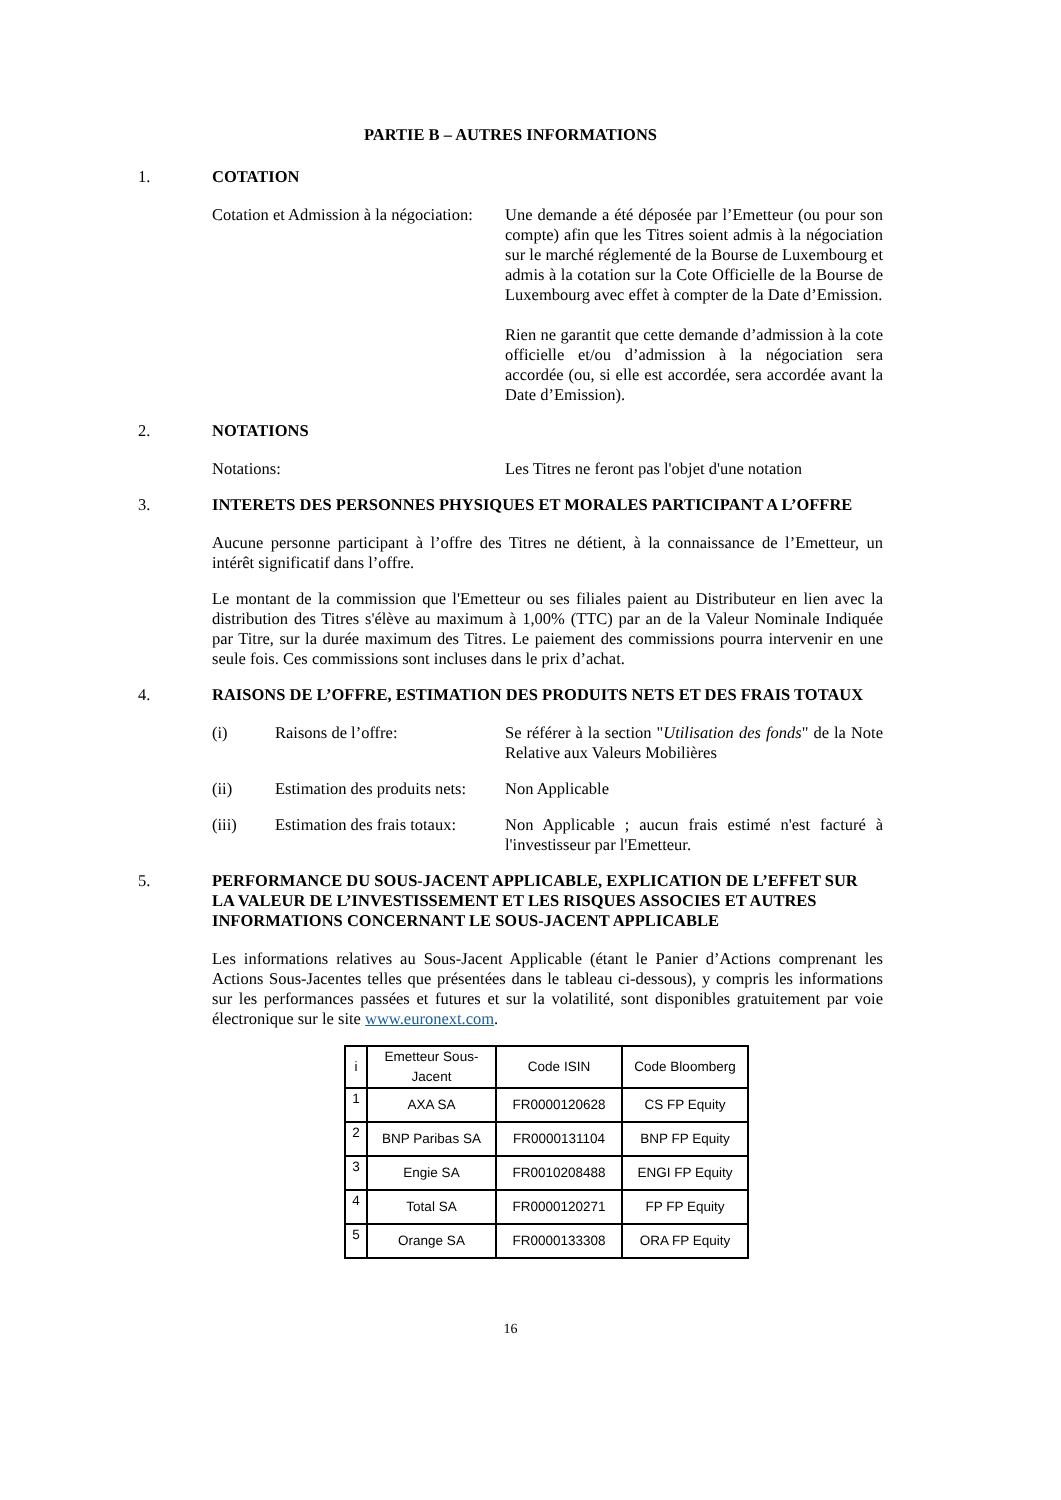PARTIE B – AUTRES INFORMATIONS
1. COTATION
Cotation et Admission à la négociation:
Une demande a été déposée par l’Emetteur (ou pour son compte) afin que les Titres soient admis à la négociation sur le marché réglementé de la Bourse de Luxembourg et admis à la cotation sur la Cote Officielle de la Bourse de Luxembourg avec effet à compter de la Date d’Emission.
Rien ne garantit que cette demande d’admission à la cote officielle et/ou d’admission à la négociation sera accordée (ou, si elle est accordée, sera accordée avant la Date d’Emission).
2. NOTATIONS
Notations: Les Titres ne feront pas l'objet d'une notation
3. INTERETS DES PERSONNES PHYSIQUES ET MORALES PARTICIPANT A L’OFFRE
Aucune personne participant à l’offre des Titres ne détient, à la connaissance de l’Emetteur, un intérêt significatif dans l’offre.
Le montant de la commission que l'Emetteur ou ses filiales paient au Distributeur en lien avec la distribution des Titres s'élève au maximum à 1,00% (TTC) par an de la Valeur Nominale Indiquée par Titre, sur la durée maximum des Titres. Le paiement des commissions pourra intervenir en une seule fois. Ces commissions sont incluses dans le prix d’achat.
4. RAISONS DE L’OFFRE, ESTIMATION DES PRODUITS NETS ET DES FRAIS TOTAUX
(i) Raisons de l’offre: Se référer à la section "Utilisation des fonds" de la Note Relative aux Valeurs Mobilières
(ii) Estimation des produits nets:
Non Applicable
(iii) Estimation des frais totaux:
Non Applicable ; aucun frais estimé n'est facturé à l'investisseur par l'Emetteur.
5. PERFORMANCE DU SOUS-JACENT APPLICABLE, EXPLICATION DE L’EFFET SUR LA VALEUR DE L’INVESTISSEMENT ET LES RISQUES ASSOCIES ET AUTRES INFORMATIONS CONCERNANT LE SOUS-JACENT APPLICABLE
Les informations relatives au Sous-Jacent Applicable (étant le Panier d’Actions comprenant les Actions Sous-Jacentes telles que présentées dans le tableau ci-dessous), y compris les informations sur les performances passées et futures et sur la volatilité, sont disponibles gratuitement par voie électronique sur le site www.euronext.com.
| i | Emetteur Sous-Jacent | Code ISIN | Code Bloomberg |
| --- | --- | --- | --- |
| 1 | AXA SA | FR0000120628 | CS FP Equity |
| 2 | BNP Paribas SA | FR0000131104 | BNP FP Equity |
| 3 | Engie SA | FR0010208488 | ENGI FP Equity |
| 4 | Total SA | FR0000120271 | FP FP Equity |
| 5 | Orange SA | FR0000133308 | ORA FP Equity |
16